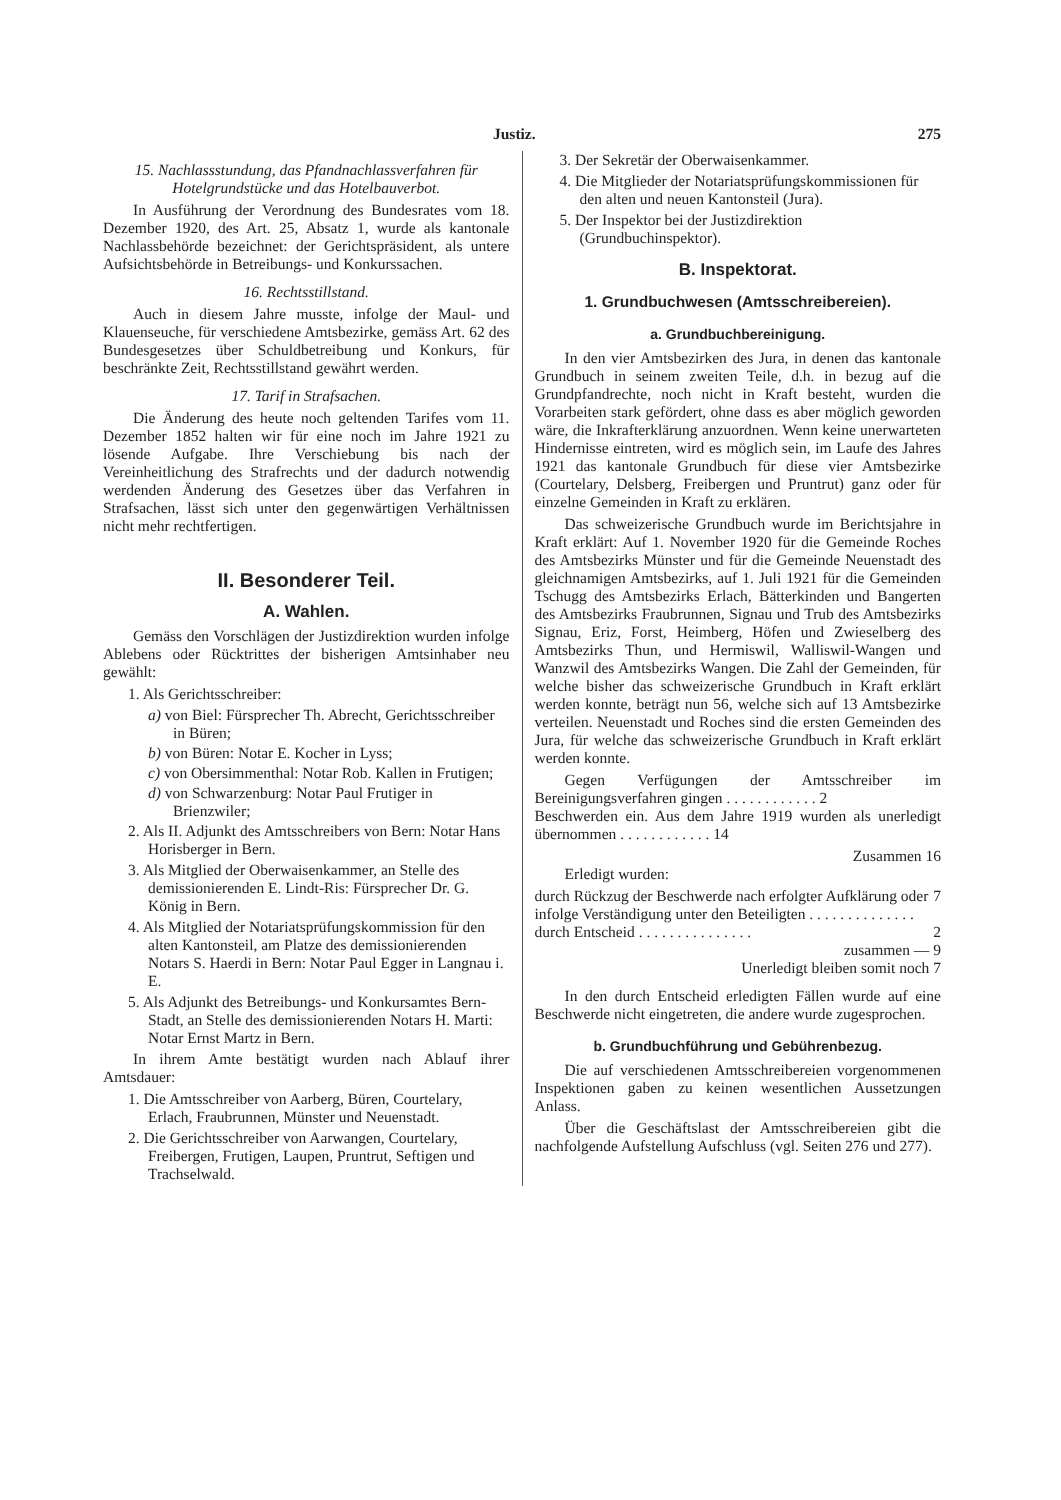Justiz. 275
15. Nachlassstundung, das Pfandnachlassverfahren für Hotelgrundstücke und das Hotelbauverbot.
In Ausführung der Verordnung des Bundesrates vom 18. Dezember 1920, des Art. 25, Absatz 1, wurde als kantonale Nachlassbehörde bezeichnet: der Gerichtspräsident, als untere Aufsichtsbehörde in Betreibungs- und Konkurssachen.
16. Rechtsstillstand.
Auch in diesem Jahre musste, infolge der Maul- und Klauenseuche, für verschiedene Amtsbezirke, gemäss Art. 62 des Bundesgesetzes über Schuldbetreibung und Konkurs, für beschränkte Zeit, Rechtsstillstand gewährt werden.
17. Tarif in Strafsachen.
Die Änderung des heute noch geltenden Tarifes vom 11. Dezember 1852 halten wir für eine noch im Jahre 1921 zu lösende Aufgabe. Ihre Verschiebung bis nach der Vereinheitlichung des Strafrechts und der dadurch notwendig werdenden Änderung des Gesetzes über das Verfahren in Strafsachen, lässt sich unter den gegenwärtigen Verhältnissen nicht mehr rechtfertigen.
II. Besonderer Teil.
A. Wahlen.
Gemäss den Vorschlägen der Justizdirektion wurden infolge Ablebens oder Rücktrittes der bisherigen Amtsinhaber neu gewählt:
1. Als Gerichtsschreiber:
a) von Biel: Fürsprecher Th. Abrecht, Gerichtsschreiber in Büren;
b) von Büren: Notar E. Kocher in Lyss;
c) von Obersimmenthal: Notar Rob. Kallen in Frutigen;
d) von Schwarzenburg: Notar Paul Frutiger in Brienzwiler;
2. Als II. Adjunkt des Amtsschreibers von Bern: Notar Hans Horisberger in Bern.
3. Als Mitglied der Oberwaisenkammer, an Stelle des demissionierenden E. Lindt-Ris: Fürsprecher Dr. G. König in Bern.
4. Als Mitglied der Notariatsprüfungskommission für den alten Kantonsteil, am Platze des demissionierenden Notars S. Haerdi in Bern: Notar Paul Egger in Langnau i. E.
5. Als Adjunkt des Betreibungs- und Konkursamtes Bern-Stadt, an Stelle des demissionierenden Notars H. Marti: Notar Ernst Martz in Bern.
In ihrem Amte bestätigt wurden nach Ablauf ihrer Amtsdauer:
1. Die Amtsschreiber von Aarberg, Büren, Courtelary, Erlach, Fraubrunnen, Münster und Neuenstadt.
2. Die Gerichtsschreiber von Aarwangen, Courtelary, Freibergen, Frutigen, Laupen, Pruntrut, Seftigen und Trachselwald.
3. Der Sekretär der Oberwaisenkammer.
4. Die Mitglieder der Notariatsprüfungskommissionen für den alten und neuen Kantonsteil (Jura).
5. Der Inspektor bei der Justizdirektion (Grundbuchinspektor).
B. Inspektorat.
1. Grundbuchwesen (Amtsschreibereien).
a. Grundbuchbereinigung.
In den vier Amtsbezirken des Jura, in denen das kantonale Grundbuch in seinem zweiten Teile, d.h. in bezug auf die Grundpfandrechte, noch nicht in Kraft besteht, wurden die Vorarbeiten stark gefördert, ohne dass es aber möglich geworden wäre, die Inkrafterklärung anzuordnen. Wenn keine unerwarteten Hindernisse eintreten, wird es möglich sein, im Laufe des Jahres 1921 das kantonale Grundbuch für diese vier Amtsbezirke (Courtelary, Delsberg, Freibergen und Pruntrut) ganz oder für einzelne Gemeinden in Kraft zu erklären.
Das schweizerische Grundbuch wurde im Berichtsjahre in Kraft erklärt: Auf 1. November 1920 für die Gemeinde Roches des Amtsbezirks Münster und für die Gemeinde Neuenstadt des gleichnamigen Amtsbezirks, auf 1. Juli 1921 für die Gemeinden Tschugg des Amtsbezirks Erlach, Bätterkinden und Bangerten des Amtsbezirks Fraubrunnen, Signau und Trub des Amtsbezirks Signau, Eriz, Forst, Heimberg, Höfen und Zwieselberg des Amtsbezirks Thun, und Hermiswil, Walliswil-Wangen und Wanzwil des Amtsbezirks Wangen. Die Zahl der Gemeinden, für welche bisher das schweizerische Grundbuch in Kraft erklärt werden konnte, beträgt nun 56, welche sich auf 13 Amtsbezirke verteilen. Neuenstadt und Roches sind die ersten Gemeinden des Jura, für welche das schweizerische Grundbuch in Kraft erklärt werden konnte.
Gegen Verfügungen der Amtsschreiber im Bereinigungsverfahren gingen . . . . . . . . . . . . 2
Beschwerden ein. Aus dem Jahre 1919 wurden als unerledigt übernommen . . . . . . . . . . . . 14
Zusammen 16
Erledigt wurden:
durch Rückzug der Beschwerde nach erfolgter Aufklärung oder infolge Verständigung unter den Beteiligten . . . . . . . . . . . . . . 7
durch Entscheid . . . . . . . . . . . . . . . 2
zusammen — 9
Unerledigt bleiben somit noch 7
In den durch Entscheid erledigten Fällen wurde auf eine Beschwerde nicht eingetreten, die andere wurde zugesprochen.
b. Grundbuchführung und Gebührenbezug.
Die auf verschiedenen Amtsschreibereien vorgenommenen Inspektionen gaben zu keinen wesentlichen Aussetzungen Anlass.
Über die Geschäftslast der Amtsschreibereien gibt die nachfolgende Aufstellung Aufschluss (vgl. Seiten 276 und 277).